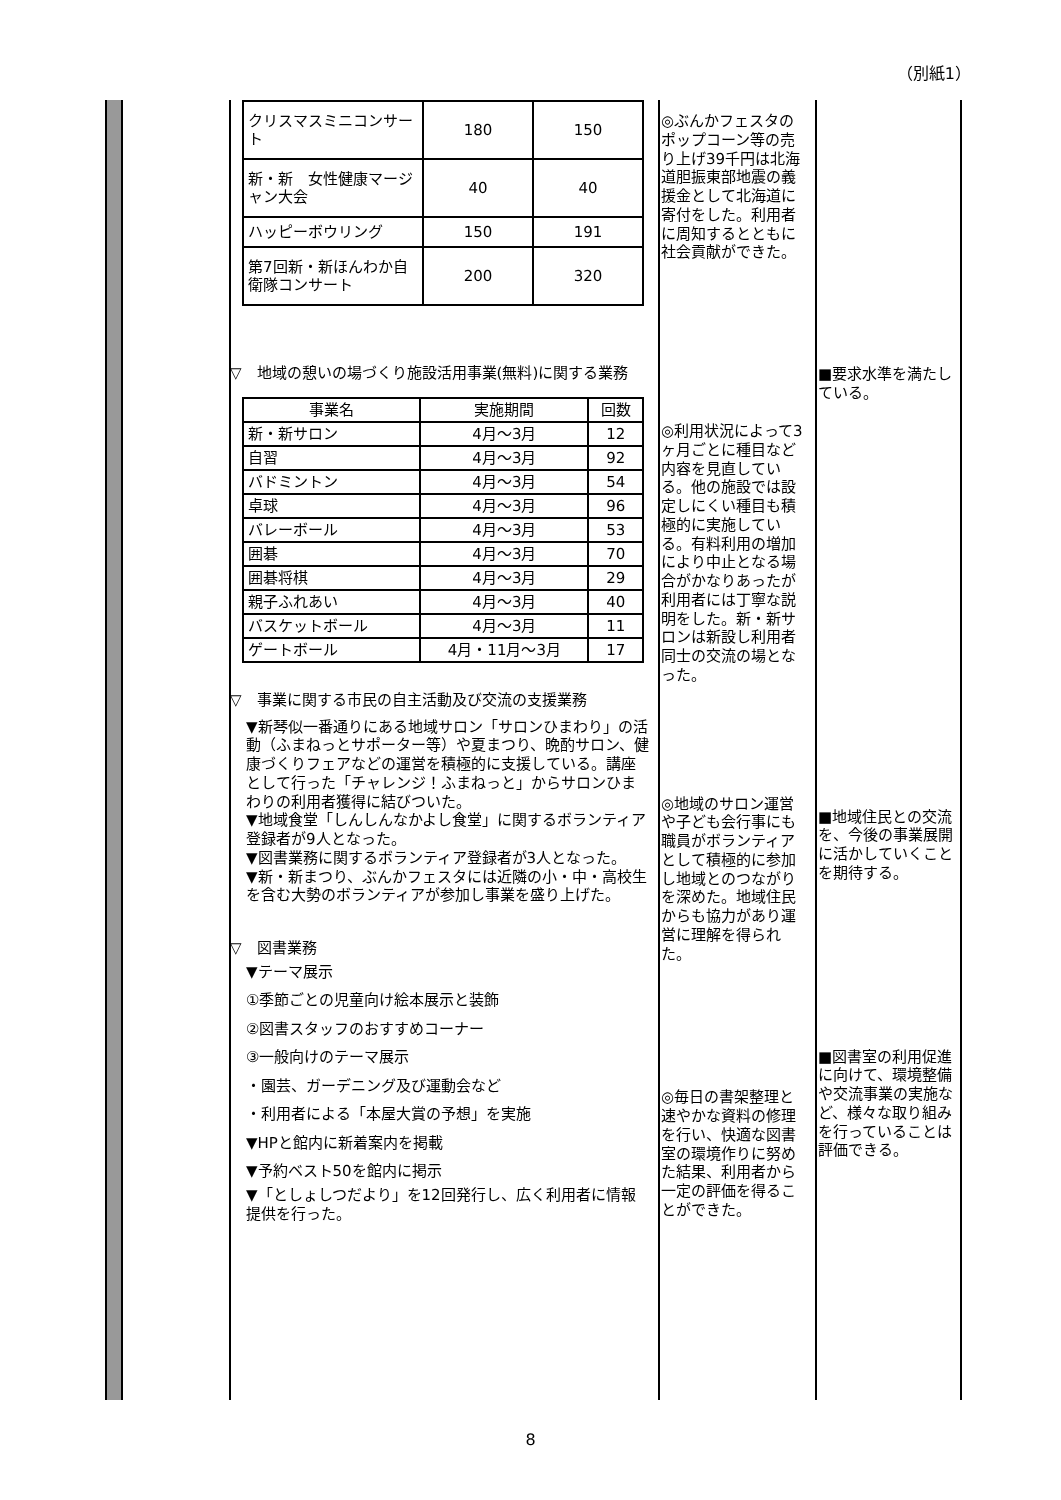（別紙1）
| クリスマスミニコンサート | 180 | 150 |
| 新・新 女性健康マージャン大会 | 40 | 40 |
| ハッピーボウリング | 150 | 191 |
| 第7回新・新ほんわか自衛隊コンサート | 200 | 320 |
▽　地域の憩いの場づくり施設活用事業(無料)に関する業務
| 事業名 | 実施期間 | 回数 |
| --- | --- | --- |
| 新・新サロン | 4月～3月 | 12 |
| 自習 | 4月～3月 | 92 |
| バドミントン | 4月～3月 | 54 |
| 卓球 | 4月～3月 | 96 |
| バレーボール | 4月～3月 | 53 |
| 囲碁 | 4月～3月 | 70 |
| 囲碁将棋 | 4月～3月 | 29 |
| 親子ふれあい | 4月～3月 | 40 |
| バスケットボール | 4月～3月 | 11 |
| ゲートボール | 4月・11月～3月 | 17 |
▽　事業に関する市民の自主活動及び交流の支援業務
▼新琴似一番通りにある地域サロン「サロンひまわり」の活動（ふまねっとサポーター等）や夏まつり、晩酌サロン、健康づくりフェアなどの運営を積極的に支援している。講座として行った「チャレンジ！ふまねっと」からサロンひまわりの利用者獲得に結びついた。
▼地域食堂「しんしんなかよし食堂」に関するボランティア登録者が9人となった。
▼図書業務に関するボランティア登録者が3人となった。
▼新・新まつり、ぶんかフェスタには近隣の小・中・高校生を含む大勢のボランティアが参加し事業を盛り上げた。
▽　図書業務
▼テーマ展示
①季節ごとの児童向け絵本展示と装飾
②図書スタッフのおすすめコーナー
③一般向けのテーマ展示
・園芸、ガーデニング及び運動会など
・利用者による「本屋大賞の予想」を実施
▼HPと館内に新着案内を掲載
▼予約ベスト50を館内に掲示
▼「としょしつだより」を12回発行し、広く利用者に情報提供を行った。
◎ぶんかフェスタのポップコーン等の売り上げ39千円は北海道胆振東部地震の義援金として北海道に寄付をした。利用者に周知するとともに社会貢献ができた。
◎利用状況によって3ヶ月ごとに種目など内容を見直している。他の施設では設定しにくい種目も積極的に実施している。有料利用の増加により中止となる場合がかなりあったが利用者には丁寧な説明をした。新・新サロンは新設し利用者同士の交流の場となった。
◎地域のサロン運営や子ども会行事にも職員がボランティアとして積極的に参加し地域とのつながりを深めた。地域住民からも協力があり運営に理解を得られた。
◎毎日の書架整理と速やかな資料の修理を行い、快適な図書室の環境作りに努めた結果、利用者から一定の評価を得ることができた。
■要求水準を満たしている。
■地域住民との交流を、今後の事業展開に活かしていくことを期待する。
■図書室の利用促進に向けて、環境整備や交流事業の実施など、様々な取り組みを行っていることは評価できる。
8